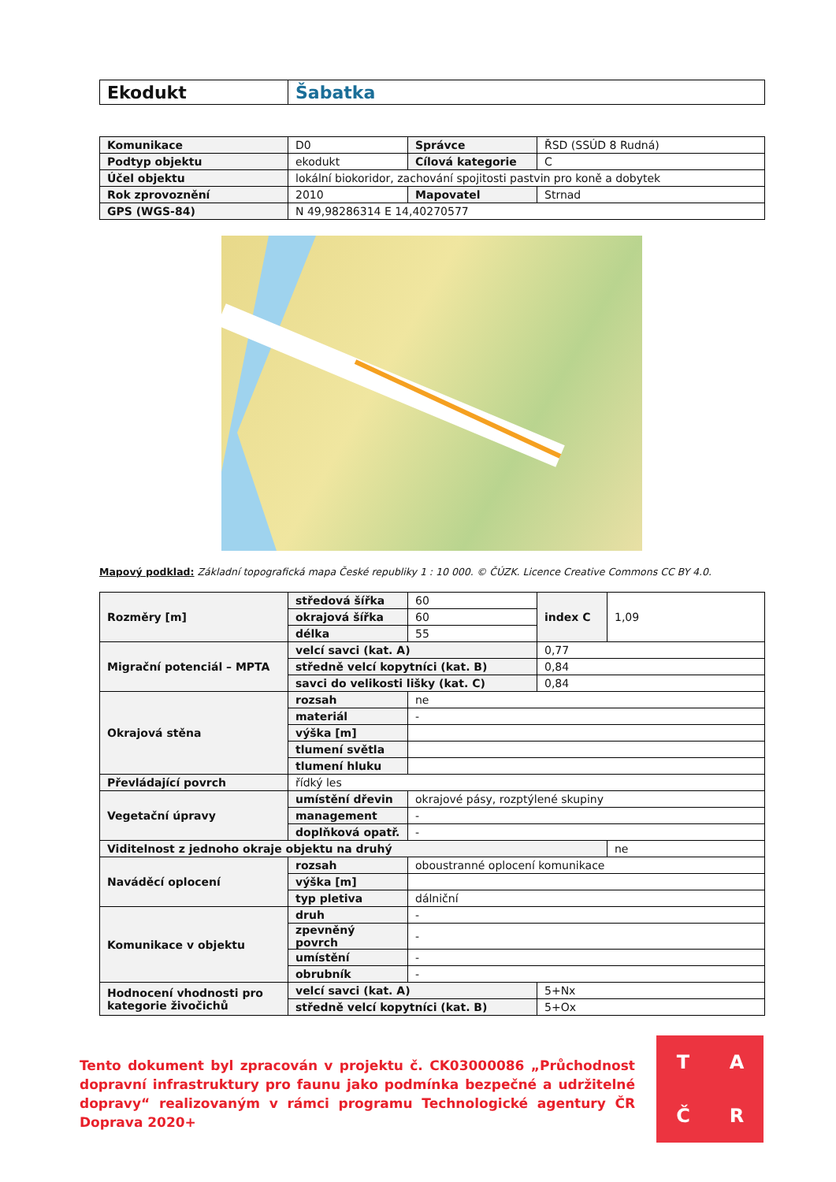| Ekodukt | Šabatka |
| Komunikace | D0 | Správce | ŘSD (SSÚD 8 Rudná) | |
| Podtyp objektu | ekodukt | Cílová kategorie | | C |
| Účel objektu | lokální biokoridor, zachování spojitosti pastvin pro koně a dobytek | | | |
| Rok zprovoznění | 2010 | Mapovatel | Strnad | |
| GPS (WGS-84) | N 49,98286314 E 14,40270577 | | | |
Mapový podklad: Základní topografická mapa České republiky 1 : 10 000. © ČÚZK. Licence Creative Commons CC BY 4.0.
| Rozměry [m] | středová šířka | 60 | index C | 1,09 |
| | okrajová šířka | 60 | | |
| | délka | 55 | | |
| Migrační potenciál – MPTA | velcí savci (kat. A) | | 0,77 | |
| | středně velcí kopytníci (kat. B) | | 0,84 | |
| | savci do velikosti lišky (kat. C) | | 0,84 | |
| Okrajová stěna | rozsah | ne | | |
| | materiál | - | | |
| | výška [m] | | | |
| | tlumení světla | | | |
| | tlumení hluku | | | |
| Převládající povrch | řídký les | | | |
| Vegetační úpravy | umístění dřevin | okrajové pásy, rozptýlené skupiny | | |
| | management | - | | |
| | doplňková opatř. | - | | |
| Viditelnost z jednoho okraje objektu na druhý | | | | ne |
| Naváděcí oplocení | rozsah | oboustranné oplocení komunikace | | |
| | výška [m] | | | |
| | typ pletiva | dálniční | | |
| Komunikace v objektu | druh | - | | |
| | zpevněný povrch | - | | |
| | umístění | - | | |
| | obrubník | - | | |
| Hodnocení vhodnosti pro kategorie živočichů | velcí savci (kat. A) | | 5+Nx | |
| | středně velcí kopytníci (kat. B) | | 5+Ox | |
Tento dokument byl zpracován v projektu č. CK03000086 „Průchodnost dopravní infrastruktury pro faunu jako podmínka bezpečné a udržitelné dopravy“ realizovaným v rámci programu Technologické agentury ČR Doprava 2020+
TAČR